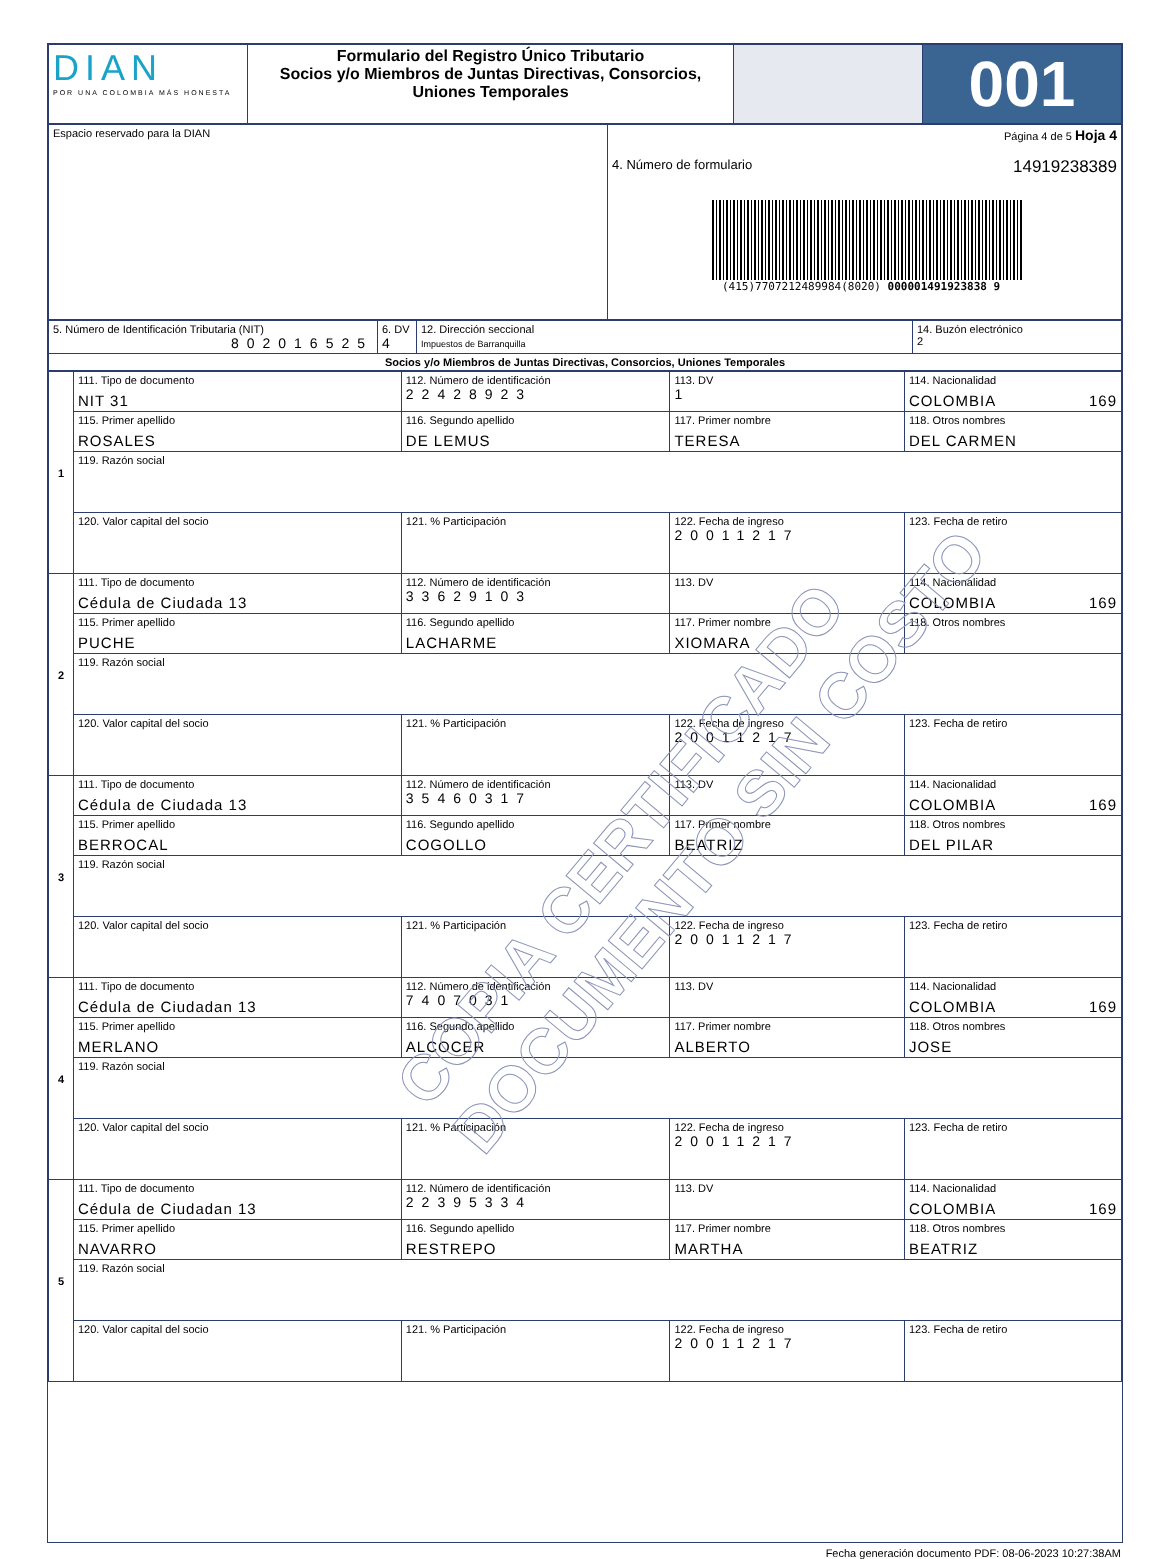| DIAN POR UNA COLOMBIA MÁS HONESTA | Formulario del Registro Único Tributario Socios y/o Miembros de Juntas Directivas, Consorcios, Uniones Temporales | | 001 |
| Espacio reservado para la DIAN | Página 4 de 5 Hoja 4 4. Número de formulario 14919238389 (415)7707212489984(8020) 000001491923838 9 |
| 5. Número de Identificación Tributaria (NIT) 802016525 | 6. DV 4 | 12. Dirección seccional Impuestos de Barranquilla | 14. Buzón electrónico 2 |
| Socios y/o Miembros de Juntas Directivas, Consorcios, Uniones Temporales | | | |
| 1 | 111. Tipo de documento NIT 31 | 112. Número de identificación 22428923 | | 113. DV 1 | 114. Nacionalidad COLOMBIA 169 | |
| | 115. Primer apellido ROSALES | 116. Segundo apellido DE LEMUS | | 117. Primer nombre TERESA | | 118. Otros nombres DEL CARMEN |
| | 119. Razón social | | | | | |
| | 120. Valor capital del socio | | 121. % Participación | 122. Fecha de ingreso 20011217 | | 123. Fecha de retiro |
| 2 | 111. Tipo de documento Cédula de Ciudada 13 | 112. Número de identificación 33629103 | | 113. DV | 114. Nacionalidad COLOMBIA 169 | |
| | 115. Primer apellido PUCHE | 116. Segundo apellido LACHARME | | 117. Primer nombre XIOMARA | | 118. Otros nombres |
| | 119. Razón social | | | | | |
| | 120. Valor capital del socio | | 121. % Participación | 122. Fecha de ingreso 20011217 | | 123. Fecha de retiro |
| 3 | 111. Tipo de documento Cédula de Ciudada 13 | 112. Número de identificación 35460317 | | 113. DV | 114. Nacionalidad COLOMBIA 169 | |
| | 115. Primer apellido BERROCAL | 116. Segundo apellido COGOLLO | | 117. Primer nombre BEATRIZ | | 118. Otros nombres DEL PILAR |
| | 119. Razón social | | | | | |
| | 120. Valor capital del socio | | 121. % Participación | 122. Fecha de ingreso 20011217 | | 123. Fecha de retiro |
| 4 | 111. Tipo de documento Cédula de Ciudadan 13 | 112. Número de identificación 7407031 | | 113. DV | 114. Nacionalidad COLOMBIA 169 | |
| | 115. Primer apellido MERLANO | 116. Segundo apellido ALCOCER | | 117. Primer nombre ALBERTO | | 118. Otros nombres JOSE |
| | 119. Razón social | | | | | |
| | 120. Valor capital del socio | | 121. % Participación | 122. Fecha de ingreso 20011217 | | 123. Fecha de retiro |
| 5 | 111. Tipo de documento Cédula de Ciudadan 13 | 112. Número de identificación 22395334 | | 113. DV | 114. Nacionalidad COLOMBIA 169 | |
| | 115. Primer apellido NAVARRO | 116. Segundo apellido RESTREPO | | 117. Primer nombre MARTHA | | 118. Otros nombres BEATRIZ |
| | 119. Razón social | | | | | |
| | 120. Valor capital del socio | | 121. % Participación | 122. Fecha de ingreso 20011217 | | 123. Fecha de retiro |
COPIA CERTIFICADO
DOCUMENTO SIN COSTO
Fecha generación documento PDF: 08-06-2023 10:27:38AM